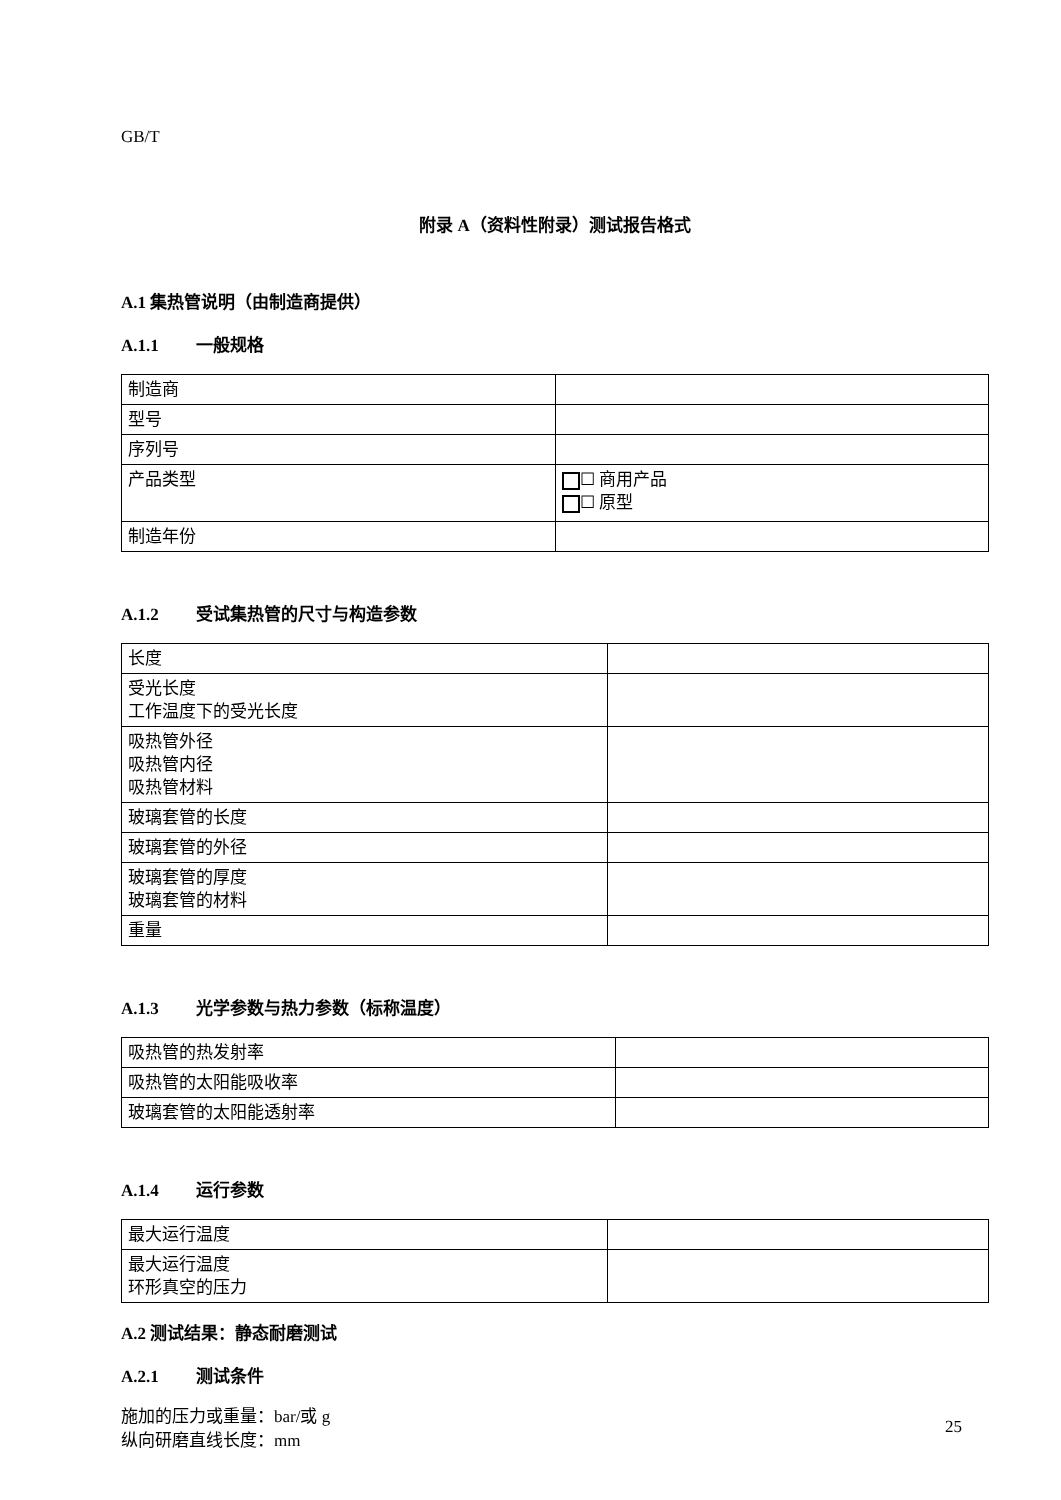GB/T
附录 A（资料性附录）测试报告格式
A.1 集热管说明（由制造商提供）
A.1.1 一般规格
| 制造商 | |
| 型号 | |
| 序列号 | |
| 产品类型 | ☐ 商用产品 ☐ 原型 |
| 制造年份 | |
A.1.2 受试集热管的尺寸与构造参数
| 长度 | |
| 受光长度 工作温度下的受光长度 | |
| 吸热管外径 吸热管内径 吸热管材料 | |
| 玻璃套管的长度 | |
| 玻璃套管的外径 | |
| 玻璃套管的厚度 玻璃套管的材料 | |
| 重量 | |
A.1.3 光学参数与热力参数（标称温度）
| 吸热管的热发射率 | |
| 吸热管的太阳能吸收率 | |
| 玻璃套管的太阳能透射率 | |
A.1.4 运行参数
| 最大运行温度 | |
| 最大运行温度 环形真空的压力 | |
A.2 测试结果：静态耐磨测试
A.2.1 测试条件
施加的压力或重量：bar/或 g
纵向研磨直线长度：mm
25